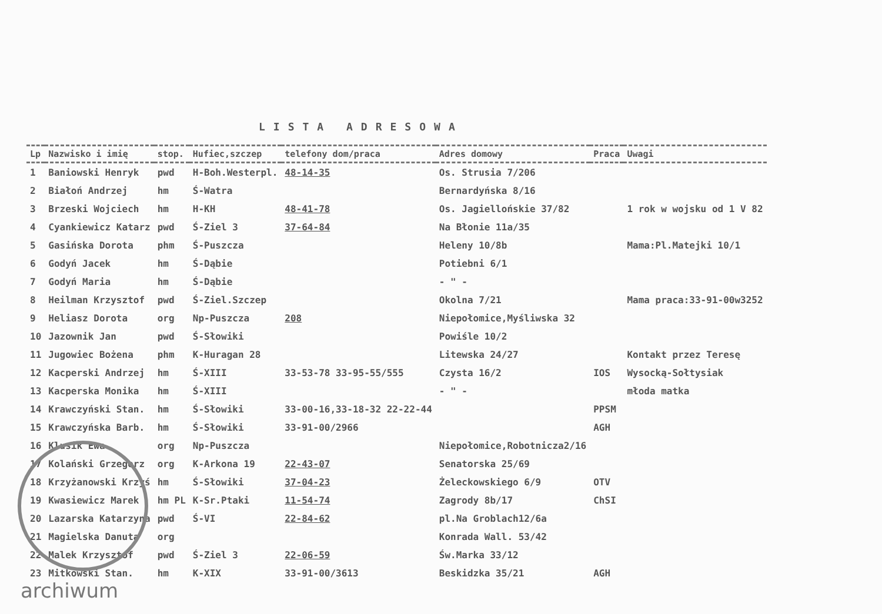LISTA ADRESOWA
| Lp | Nazwisko i imię | stop. | Hufiec,szczep | telefony dom/praca | Adres domowy | Praca | Uwagi |
| --- | --- | --- | --- | --- | --- | --- | --- |
| 1 | Baniowski Henryk | pwd | H-Boh.Westerpl. | 48-14-35 | Os. Strusia 7/206 | | |
| 2 | Białoń Andrzej | hm | Ś-Watra | | Bernardyńska 8/16 | | |
| 3 | Brzeski Wojciech | hm | H-KH | 48-41-78 | Os. Jagiellońskie 37/82 | | 1 rok w wojsku od 1 V 82 |
| 4 | Cyankiewicz Katarz | pwd | Ś-Ziel 3 | 37-64-84 | Na Błonie 11a/35 | | |
| 5 | Gasińska Dorota | phm | Ś-Puszcza | | Heleny 10/8b | | Mama:Pl.Matejki 10/1 |
| 6 | Godyń Jacek | hm | Ś-Dąbie | | Potiebni 6/1 | | |
| 7 | Godyń Maria | hm | Ś-Dąbie | | - " - | | |
| 8 | Heilman Krzysztof | pwd | Ś-Ziel.Szczep | | Okolna 7/21 | | Mama praca:33-91-00w3252 |
| 9 | Heliasz Dorota | org | Np-Puszcza | 208 | Niepołomice,Myśliwska 32 | | |
| 10 | Jazownik Jan | pwd | Ś-Słowiki | | Powiśle 10/2 | | |
| 11 | Jugowiec Bożena | phm | K-Huragan 28 | | Litewska 24/27 | | Kontakt przez Teresę |
| 12 | Kacperski Andrzej | hm | Ś-XIII | 33-53-78 33-95-55/555 | Czysta 16/2 | IOS | Wysocką-Sołtysiak |
| 13 | Kacperska Monika | hm | Ś-XIII | | - " - | | młoda matka |
| 14 | Krawczyński Stan. | hm | Ś-Słowiki | 33-00-16,33-18-32 22-22-44 | | PPSM | |
| 15 | Krawczyńska Barb. | hm | Ś-Słowiki | 33-91-00/2966 | | AGH | |
| 16 | Klusik Ewa | org | Np-Puszcza | | Niepołomice,Robotnicza2/16 | | |
| 17 | Kolański Grzegorz | org | K-Arkona 19 | 22-43-07 | Senatorska 25/69 | | |
| 18 | Krzyżanowski Krzyś | hm | Ś-Słowiki | 37-04-23 | Żeleckowskiego 6/9 | OTV | |
| 19 | Kwasiewicz Marek | hm PL | K-Sr.Ptaki | 11-54-74 | Zagrody 8b/17 | ChSI | |
| 20 | Lazarska Katarzyna | pwd | Ś-VI | 22-84-62 | pl.Na Groblach12/6a | | |
| 21 | Magielska Danuta | org | | | Konrada Wall. 53/42 | | |
| 22 | Malek Krzysztof | pwd | Ś-Ziel 3 | 22-06-59 | Św.Marka 33/12 | | |
| 23 | Mitkowski Stan. | hm | K-XIX | 33-91-00/3613 | Beskidzka 35/21 | AGH | |
archiwum